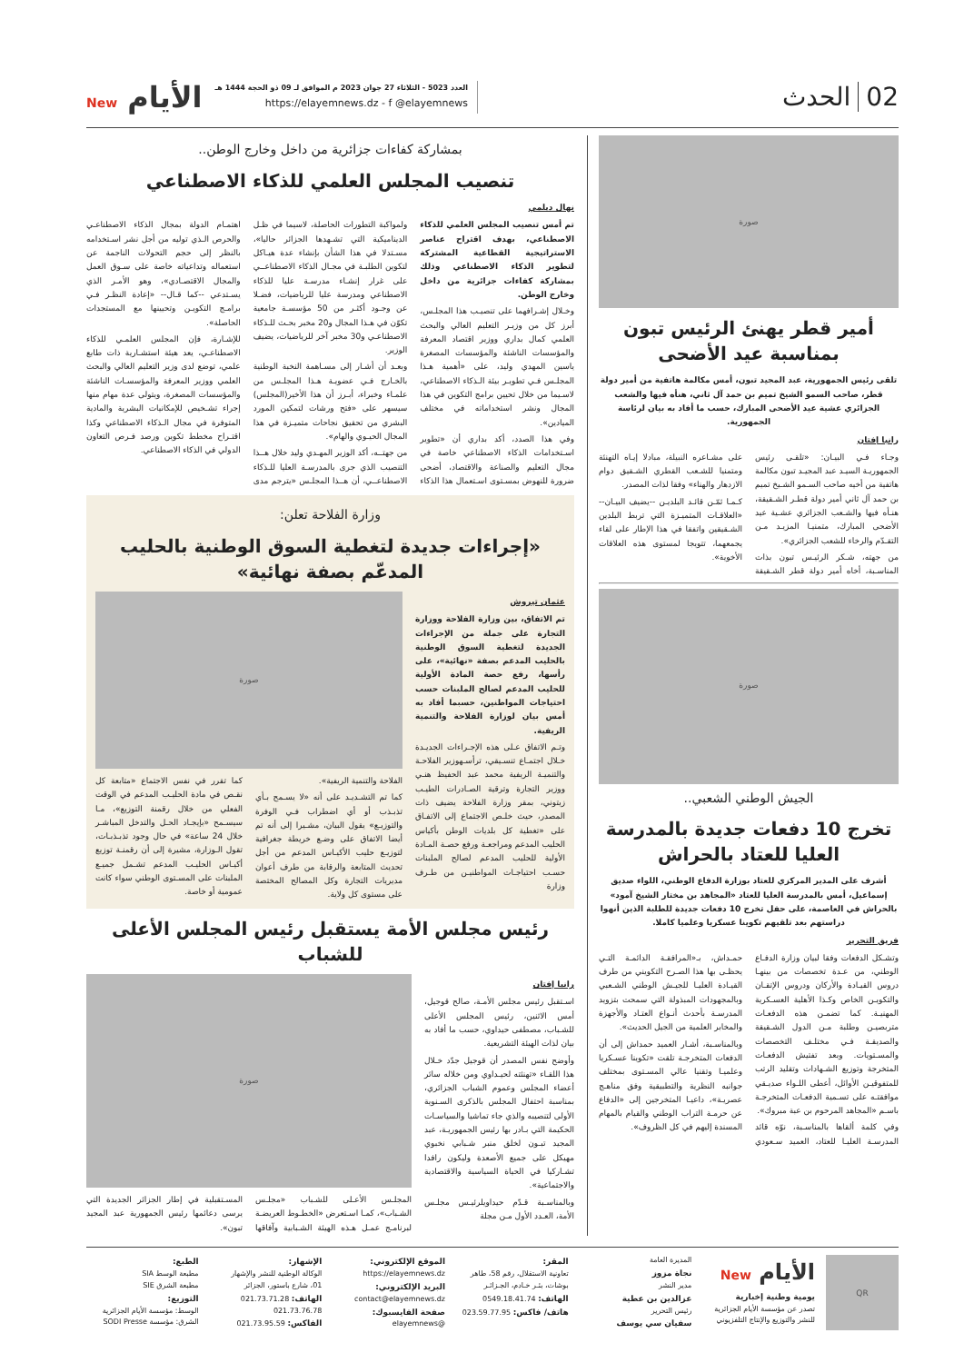02الحدث
العدد 5023 - الثلاثاء 27 جوان 2023 م الموافق لـ 09 ذو الحجة 1444 هـ
https://elayemnews.dz - f @elayemnews
الأيام New
صورة
أمير قطر يهنئ الرئيس تبون بمناسبة عيد الأضحى
تلقى رئيس الجمهورية، عبد المجيد تبون، أمس مكالمة هاتفية من أمير دولة قطر، صاحب السمو الشيخ تميم بن حمد آل ثاني، هنأه فيها والشعب الجزائري عشية عيد الأضحى المبارك، حسب ما أفاد به بيان لرئاسة الجمهورية.
رانيا إفتان
وجـاء فـي البيـان: «تلقـى رئيس الجمهوريـة السيـد عبد المجيـد تبون مكالمة هاتفية من أخيه صاحب السـمو الشـيخ تميم بن حمد آل ثاني أمير دولة قطـر الشـقيقة، هنـأه فيها والشـعب الجزائري عشـية عيد الأضحى المبارك، متمنيـا المزيـد مـن التقـدّم والرخاء للشعب الجزائري».
من جهته، شـكر الرئيـس تبون بذات المناسـبة، أخاه أمير دولة قطر الشـقيقة على مشـاعره النبيلة، مبادلا إيـاه التهنئة ومتمنيا للشـعب القطري الشـقيق دوام الازدهار والهناء» وفقا لذات المصدر.
كـمـا ثمّـن قائـد البلديـن --يضيف البيـان-- «العلاقـات المتميـزة التي تربط البلدين الشـقيقين واتفقا في هذا الإطار على لقاء يجمعهما، تتويجا لمستوى هذه العلاقات الأخوية».
صورة
الجيش الوطني الشعبي..
تخرج 10 دفعات جديدة بالمدرسة العليا للعتاد بالحراش
أشرف على المدير المركزي للعتاد بوزارة الدفاع الوطني، اللواء صديق إسماعيل، أمس بالمدرسة العليا للعتاد «المجاهد بن مختار الشيخ آمود» بالحراش في العاصمة، على حفل تخرج 10 دفعات جديدة للطلبة الذين أنهوا دراستهم بعد تلقيهم تكوينا عسكريا وعلميا كاملا.
فريق التحرير
وتشـكل الدفعات وفقا لبيان وزارة الدفـاع الوطني، من عـدة تخصصات من بينهـا دروس القيـادة والأركان ودروس الإتقـان والتكويـن الخاص وكـذا الأهلية العسـكرية المهنيـة. كما تضمـن هذه الدفعـات متربصيـن وطلبة مـن الدول الشـقيقة والصديقـة فـي مختلـف التخصصات والمسـتويات. وبعد تفتيش الدفعـات المتخرجة وتوزيع الشـهادات وتقليد الرتب للمتفوقيـن الأوائل، أعطى اللـواء صديـقي موافقتـه على تسـمية الدفعـات المتخرجـة باسـم «المجاهد المرحوم بن عبة مبروك».
وفي كلمة ألقاها بالمناسـبة، نوّه قائد المدرسـة العليـا للعتاد، العميد سـعودي حمـداش، بـ«المرافقـة الدائمـة التـي يحظـى بها هذا الصـرح التكويني من طرف القيـادة العليـا للجيـش الوطني الشـعبي وبالمجهودات المبذولة التي سمحت بتزويد المدرسـة بأحدث أنـواع العتـاد والأجهزة والمخابر العلمية من الجيل الحديث».
وبالمناسـبة، أشـار العميد حمداش إلى أن الدفعات المتخرجـة تلقت «تكوينا عسـكريا وعلميـا وتقنيا عالي المسـتوى بمختلف جوانبه النظرية والتطبيقية وفق مناهـج عصريـة»، داعيـا المتخرجين إلى «الدفاع عن حرمـة التراب الوطني والقيام بالمهام المسندة إليهم في كل الظروف».
بمشاركة كفاءات جزائرية من داخل وخارج الوطن..
تنصيب المجلس العلمي للذكاء الاصطناعي
نهال ديلمي
تم أمس تنصيب المجلس العلمي للذكاء الاصطناعي، بهدف اقتراح عناصر الاستراتيجية القطاعية المشتركة لتطوير الذكاء الاصطناعي وذلك بمشاركة كفاءات جزائرية من داخل وخارج الوطن.
وخـلال إشـرافهما على تنصيـب هذا المجلـس، أبرز كل من وزيـر التعليم العالي والبحث العلمي كمال بداري ووزير اقتصاد المعرفة والمؤسسات الناشئة والمؤسسات المصغرة ياسين المهدي وليد، على «أهمية هـذا المجلـس فـي تطويـر بيئة الـذكاء الاصطناعي، لاسـيما من خلال تحيين برامج التكوين في هذا المجال ونشر استخداماته في مختلف الميادين».
وفي هذا الصدد، أكد بداري أن «تطوير اسـتخدامات الذكاء الاصطناعي خاصة في مجال التعليم والصناعة والاقتصاد، أضحى ضرورة للنهوض بمسـتوى اسـتعمال هذا الذكاء ولمواكبة التطورات الحاصلة، لاسيما في ظـل الديناميكية التي تشـهدها الجزائر حاليا»، مسـتدلا في هذا الشأن بإنشاء عدة هيـاكل لتكوين الطلبـة في مجـال الذكاء الاصطناعــي على غرار إنشـاء مدرسـة عليا للذكاء الاصطناعي ومدرسة عليا للرياضيات، فضـلا عن وجـود أكثـر من 50 مؤسسـة جامعية تكوّن في هـذا المجال و20 مخبر بحـث للـذكاء الاصطناعـي و30 مخبر آخر للرياضيات، يضيف الوزير.
وبعـد أن أشـار إلى مسـاهمة النخبة الوطنية بالخـارج فـي عضويـة هـذا المجلـس من علمـاء وخبراء، أبـرز أن هذا الأخير(المجلس) سيسهر على «فتح ورشات لتمكين المورد البشري من تحقيق نجاحات متميـزة في هذا المجال الحيـوي والهام».
من جهتــه، أكد الوزير المهـدي وليد خلال هــذا التنصيب الذي جرى بالمدرسـة العليا للـذكاء الاصطناعــي، أن هــذا المجلـس «يترجم مدى اهتمـام الدولة بمجال الذكاء الاصطناعـي والحرص الـذي توليه من أجل نشر اسـتخدامه بالنظر إلى حجم التحولات الناجمة عن استعماله وتداعياته خاصة على سـوق العمل والمجال الاقتصـادي»، وهو الأمـر الذي يسـتدعي --كما قـال-- «إعادة النظـر فـي برامـج التكويـن وتحيينها مع المستجدات الحاصلة».
للإشـارة، فإن المجلس العلمـي للذكاء الاصطناعـي، يعد هيئة استشـارية ذات طابع علمي، توضع لدى وزير التعليم العالي والبحث العلمي ووزير المعرفة والمؤسسـات الناشئة والمؤسسات المصغرة، ويتولى عدة مهام منها إجراء تشـخيص للإمكانيات البشرية والمادية المتوفرة في مجال الـذكاء الاصطناعي وكذا اقتـراح مخطط تكوين ورصد فـرص التعاون الدولي في الذكاء الاصطناعي.
وزارة الفلاحة تعلن:
«إجراءات جديدة لتغطية السوق الوطنية بالحليب المدعّم بصفة نهائية»
عثمان تيروش
تم الاتفاق، بين وزارة الفلاحة ووزارة التجارة على جملة من الإجراءات الجديدة لتغطية السوق الوطنية بالحليب المدعم بصفة «نهائية»، على رأسها، رفع حصة المادة الأولية للحليب المدعم لصالح الملبنات حسب احتياجات المواطنين، حسبما أفاد به أمس بيان لوزارة الفلاحة والتنمية الريفية.
وتـم الاتفاق عـلى هذه الإجـراءات الجديـدة خـلال اجتمـاع تنسـيقي، ترأسـهوزير الفلاحـة والتنميـة الريفية محمد عبد الحفيظ هنـي ووزير التجارة وترقية الصـادرات الطيـب زيتوني، بمقر وزارة الفلاحة يضيف ذات المصدر، حيث خلـص الاجتماع إلى الاتفـاق على «تغطية كل بلديات الوطن بأكياس الحليب المدعم ومراجعـة ورفع حصـة المـادة الأولية للحليب المدعم لصالح الملبنات حسـب احتياجـات المواطنيـن من طـرف وزارة
صورة
الفلاحة والتنمية الريفية».
كما تم التشـديـد على أنه «لا يسـمح بـأي تذبـذب أو أي اضطراب فـي الوفرة والتوزيـع» يقول البيان، مشـيرا إلى أنه تم أيضا الاتفاق على وضـع خريطة جغرافية لتوزيـع حليب الأكيـاس المدعم من أجل تحديث المتابعة والرقابة من طرف أعوان مديريات التجارة وكل المصالح المختصة على مستوى كل ولاية.
كما تقرر في نفس الاجتماع «متابعة كل نقـص في مادة الحليـب المدعم في الوقت الفعلي من خلال رقمنة التوزيع»، مـا سيسـمح «بإيجـاد الحـل والتدخل المباشـر خلال 24 ساعة» في حال وجود تذبـذبـات، تقول الـوزارة، مشيرة إلى أن رقمنـة توزيع أكيـاس الحليـب المدعم تشـمل جميـع الملبنات على المسـتوى الوطني سواء كانت عمومية أو خاصة.
رئيس مجلس الأمة يستقبل رئيس المجلس الأعلى للشباب
رانيا إفتان
اسـتقبل رئيس مجلس الأمـة، صالح قوجيل، أمس الاثنين، رئيس المجلس الأعلى للشـباب، مصطفى حيداوي، حسب ما أفاد به بيان لذات الهيئة التشريعية.
وأوضح نفس المصدر أن قوجيل جدّد خـلال هذا اللقـاء «تهنئته لحيـداوي ومن خلاله سائر أعضاء المجلس وعموم الشباب الجزائري، بمناسبة احتفال المجلس بالذكرى السـنوية الأولى لتنصيبه والذي جاء تماشيا والسياسـات الحكيمة التي بـادر بها رئيس الجمهوريـة، عبد المجيد تبـون لخلق منبر شـبابي نخبوي مهيكل على جميع الأصعدة وليكون رافدا تشـاركيا في الحياة السياسية والاقتصادية والاجتماعية».
وبالمناسـبة قـدّم حيداويلرئيـس مجلـس الأمة، العـدد الأول مـن مجلة
صورة
المجلـس الأعـلى للشـباب «مجلـس الشـباب»، كمـا اسـتعرض «الخطـوط العريضـة لبرنامـج عمـل هـذه الهيئة الشـبابية وآفاقها المسـتقبلية في إطار الجزائر الجديدة التي يرسى دعائمها رئيس الجمهورية عبد المجيد تبون».
QR
الأيام New
يومية وطنية إخبارية
تصدر عن مؤسسة الأيام الجزائرية للنشر والتوزيع والإنتاج التلفزيوني
المديرة العامة
نجاة مزوز
مدير النشر
عزالدين بن عطية
رئيس التحرير
سفيان سي يوسف
المقر:
تعاونية الاستقلال، رقم 58، طاهر بوشات، بئـر خـادم، الجـزائـر
الهاتف: 0549.18.41.74
هاتف/ فاكس: 023.59.77.95
الموقع الإلكتروني:
https://elayemnews.dz
البريد الإلكتروني:
contact@elayemnews.dz
صفحة الفايسبوك:
@elayemnews
الإشهار:
الوكالة الوطنية للنشر والإشهار
01، شارع باستور، الجزائر
الهاتف: 021.73.71.28
021.73.76.78
الفاكس: 021.73.95.59
الطبع:
مطبعة الوسط SIA
مطبعة الشرق SIE
التوزيع:
الوسط: مؤسسة الأيام الجزائرية
الشرق: مؤسسة SODI Presse